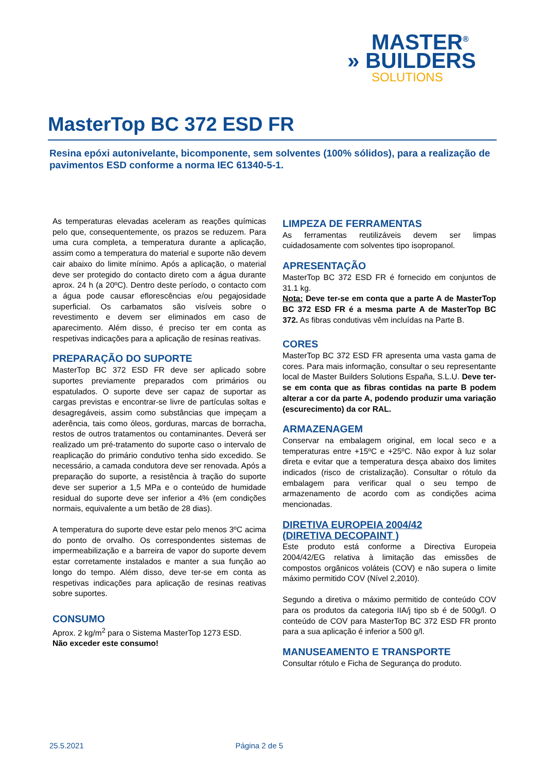MASTER<sup>®</sup>
» BUILDERS
SOLUTIONS
MasterTop BC 372 ESD FR
Resina epóxi autonivelante, bicomponente, sem solventes (100% sólidos), para a realização de pavimentos ESD conforme a norma IEC 61340-5-1.
As temperaturas elevadas aceleram as reações químicas pelo que, consequentemente, os prazos se reduzem. Para uma cura completa, a temperatura durante a aplicação, assim como a temperatura do material e suporte não devem cair abaixo do limite mínimo. Após a aplicação, o material deve ser protegido do contacto direto com a água durante aprox. 24 h (a 20ºC). Dentro deste período, o contacto com a água pode causar eflorescências e/ou pegajosidade superficial. Os carbamatos são visíveis sobre o revestimento e devem ser eliminados em caso de aparecimento. Além disso, é preciso ter em conta as respetivas indicações para a aplicação de resinas reativas.
PREPARAÇÃO DO SUPORTE
MasterTop BC 372 ESD FR deve ser aplicado sobre suportes previamente preparados com primários ou espatulados. O suporte deve ser capaz de suportar as cargas previstas e encontrar-se livre de partículas soltas e desagregáveis, assim como substâncias que impeçam a aderência, tais como óleos, gorduras, marcas de borracha, restos de outros tratamentos ou contaminantes. Deverá ser realizado um pré-tratamento do suporte caso o intervalo de reaplicação do primário condutivo tenha sido excedido. Se necessário, a camada condutora deve ser renovada. Após a preparação do suporte, a resistência à tração do suporte deve ser superior a 1,5 MPa e o conteúdo de humidade residual do suporte deve ser inferior a 4% (em condições normais, equivalente a um betão de 28 dias).
A temperatura do suporte deve estar pelo menos 3ºC acima do ponto de orvalho. Os correspondentes sistemas de impermeabilização e a barreira de vapor do suporte devem estar corretamente instalados e manter a sua função ao longo do tempo. Além disso, deve ter-se em conta as respetivas indicações para aplicação de resinas reativas sobre suportes.
CONSUMO
Aprox. 2 kg/m<sup>2</sup> para o Sistema MasterTop 1273 ESD.
Não exceder este consumo!
LIMPEZA DE FERRAMENTAS
As ferramentas reutilizáveis devem ser limpas cuidadosamente com solventes tipo isopropanol.
APRESENTAÇÃO
MasterTop BC 372 ESD FR é fornecido em conjuntos de 31.1 kg.
Nota: Deve ter-se em conta que a parte A de MasterTop BC 372 ESD FR é a mesma parte A de MasterTop BC 372. As fibras condutivas vêm incluídas na Parte B.
CORES
MasterTop BC 372 ESD FR apresenta uma vasta gama de cores. Para mais informação, consultar o seu representante local de Master Builders Solutions España, S.L.U. Deve ter-se em conta que as fibras contidas na parte B podem alterar a cor da parte A, podendo produzir uma variação (escurecimento) da cor RAL.
ARMAZENAGEM
Conservar na embalagem original, em local seco e a temperaturas entre +15ºC e +25ºC. Não expor à luz solar direta e evitar que a temperatura desça abaixo dos limites indicados (risco de cristalização). Consultar o rótulo da embalagem para verificar qual o seu tempo de armazenamento de acordo com as condições acima mencionadas.
DIRETIVA EUROPEIA 2004/42
(DIRETIVA DECOPAINT )
Este produto está conforme a Directiva Europeia 2004/42/EG relativa à limitação das emissões de compostos orgânicos voláteis (COV) e não supera o limite máximo permitido COV (Nível 2,2010).
Segundo a diretiva o máximo permitido de conteúdo COV para os produtos da categoria IIA/j tipo sb é de 500g/l. O conteúdo de COV para MasterTop BC 372 ESD FR pronto para a sua aplicação é inferior a 500 g/l.
MANUSEAMENTO E TRANSPORTE
Consultar rótulo e Ficha de Segurança do produto.
25.5.2021 Página 2 de 5